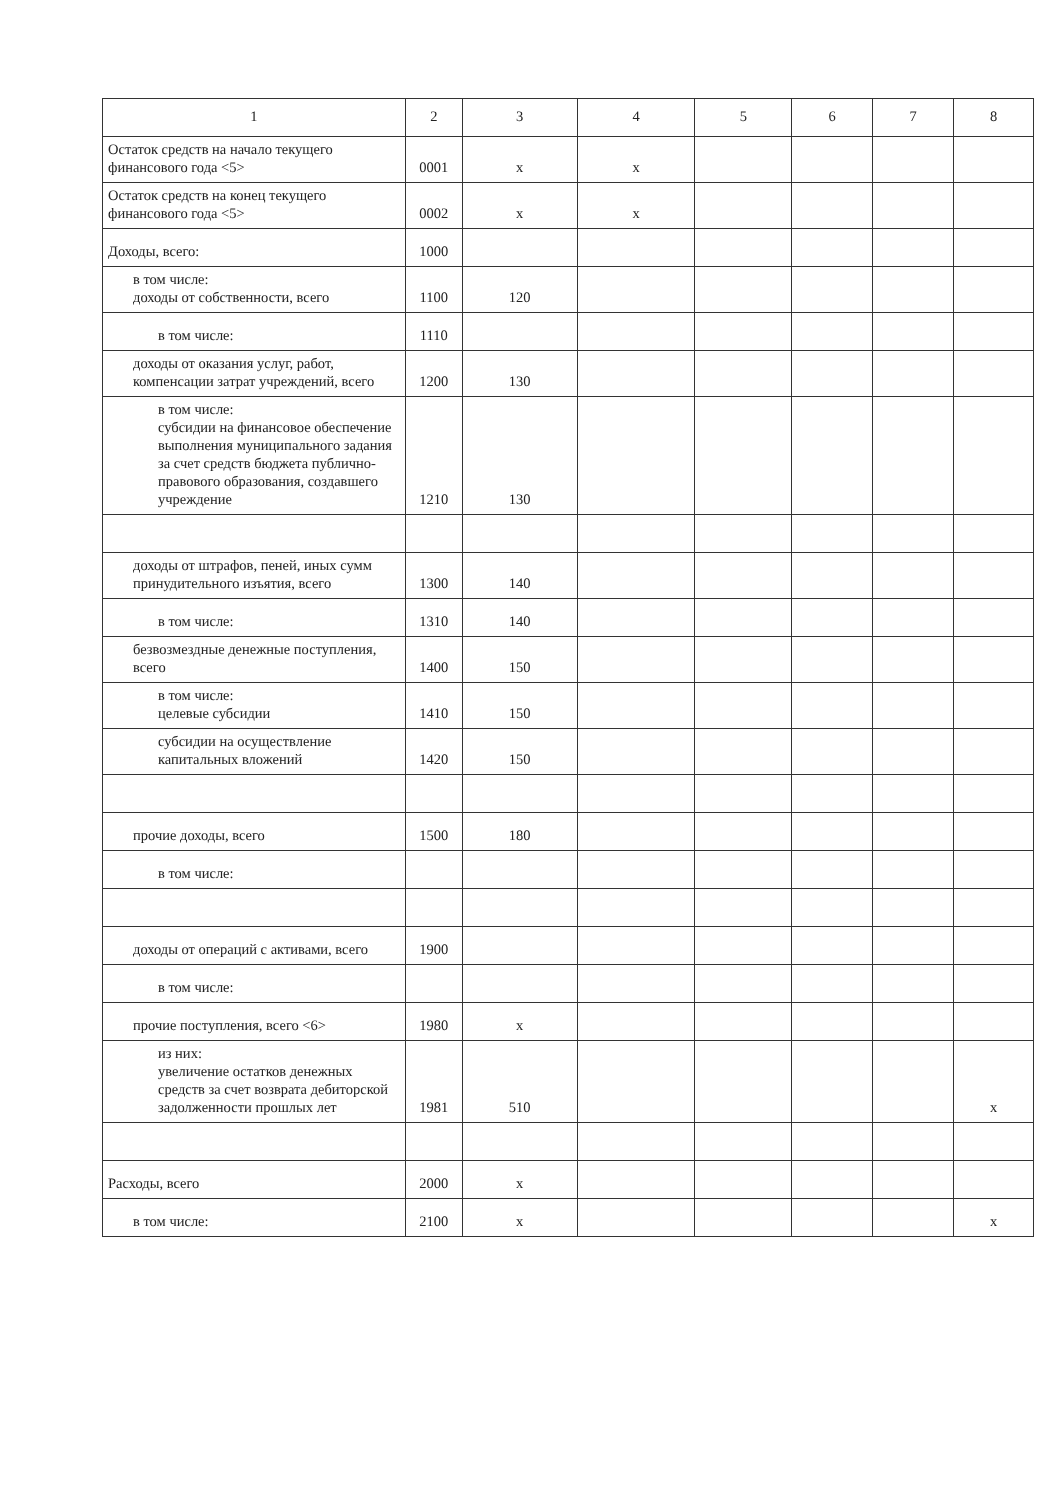| 1 | 2 | 3 | 4 | 5 | 6 | 7 | 8 |
| Остаток средств на начало текущего финансового года <5> | 0001 | x | x | | | | |
| Остаток средств на конец текущего финансового года <5> | 0002 | x | x | | | | |
| Доходы, всего: | 1000 | | | | | | |
| в том числе: доходы от собственности, всего | 1100 | 120 | | | | | |
| в том числе: | 1110 | | | | | | |
| доходы от оказания услуг, работ, компенсации затрат учреждений, всего | 1200 | 130 | | | | | |
| в том числе: субсидии на финансовое обеспечение выполнения муниципального задания за счет средств бюджета публично-правового образования, создавшего учреждение | 1210 | 130 | | | | | |
| доходы от штрафов, пеней, иных сумм принудительного изъятия, всего | 1300 | 140 | | | | | |
| в том числе: | 1310 | 140 | | | | | |
| безвозмездные денежные поступления, всего | 1400 | 150 | | | | | |
| в том числе: целевые субсидии | 1410 | 150 | | | | | |
| субсидии на осуществление капитальных вложений | 1420 | 150 | | | | | |
| прочие доходы, всего | 1500 | 180 | | | | | |
| в том числе: | | | | | | | |
| доходы от операций с активами, всего | 1900 | | | | | | |
| в том числе: | | | | | | | |
| прочие поступления, всего <6> | 1980 | x | | | | | |
| из них: увеличение остатков денежных средств за счет возврата дебиторской задолженности прошлых лет | 1981 | 510 | | | | | x |
| Расходы, всего | 2000 | x | | | | | |
| в том числе: | 2100 | x | | | | | x |